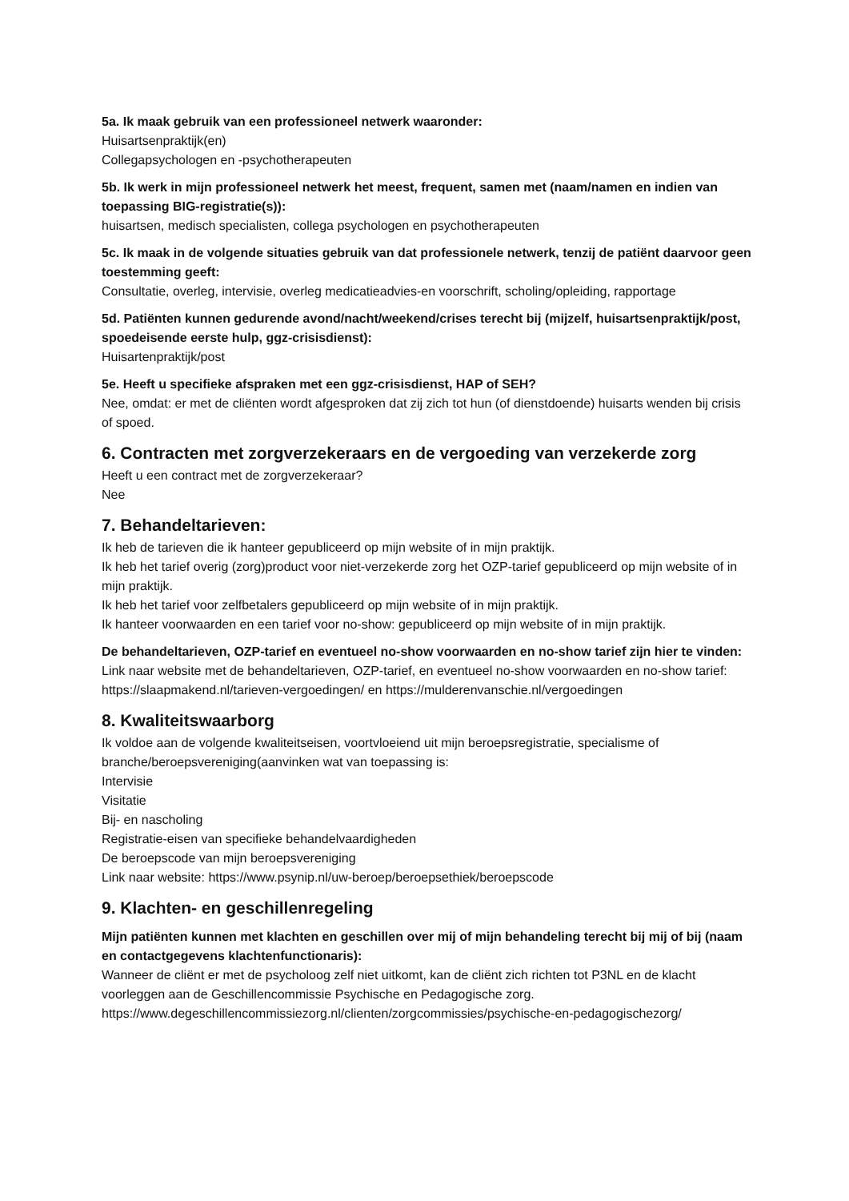5a. Ik maak gebruik van een professioneel netwerk waaronder:
Huisartsenpraktijk(en)
Collegapsychologen en -psychotherapeuten
5b. Ik werk in mijn professioneel netwerk het meest, frequent, samen met (naam/namen en indien van toepassing BIG-registratie(s)):
huisartsen, medisch specialisten, collega psychologen en psychotherapeuten
5c. Ik maak in de volgende situaties gebruik van dat professionele netwerk, tenzij de patiënt daarvoor geen toestemming geeft:
Consultatie, overleg, intervisie, overleg medicatieadvies-en voorschrift, scholing/opleiding, rapportage
5d. Patiënten kunnen gedurende avond/nacht/weekend/crises terecht bij (mijzelf, huisartsenpraktijk/post, spoedeisende eerste hulp, ggz-crisisdienst):
Huisartenpraktijk/post
5e. Heeft u specifieke afspraken met een ggz-crisisdienst, HAP of SEH?
Nee, omdat: er met de cliënten wordt afgesproken dat zij zich tot hun (of dienstdoende) huisarts wenden bij crisis of spoed.
6. Contracten met zorgverzekeraars en de vergoeding van verzekerde zorg
Heeft u een contract met de zorgverzekeraar?
Nee
7. Behandeltarieven:
Ik heb de tarieven die ik hanteer gepubliceerd op mijn website of in mijn praktijk.
Ik heb het tarief overig (zorg)product voor niet-verzekerde zorg het OZP-tarief gepubliceerd op mijn website of in mijn praktijk.
Ik heb het tarief voor zelfbetalers gepubliceerd op mijn website of in mijn praktijk.
Ik hanteer voorwaarden en een tarief voor no-show: gepubliceerd op mijn website of in mijn praktijk.
De behandeltarieven, OZP-tarief en eventueel no-show voorwaarden en no-show tarief zijn hier te vinden:
Link naar website met de behandeltarieven, OZP-tarief, en eventueel no-show voorwaarden en no-show tarief: https://slaapmakend.nl/tarieven-vergoedingen/ en https://mulderenvanschie.nl/vergoedingen
8. Kwaliteitswaarborg
Ik voldoe aan de volgende kwaliteitseisen, voortvloeiend uit mijn beroepsregistratie, specialisme of branche/beroepsvereniging(aanvinken wat van toepassing is:
Intervisie
Visitatie
Bij- en nascholing
Registratie-eisen van specifieke behandelvaardigheden
De beroepscode van mijn beroepsvereniging
Link naar website: https://www.psynip.nl/uw-beroep/beroepsethiek/beroepscode
9. Klachten- en geschillenregeling
Mijn patiënten kunnen met klachten en geschillen over mij of mijn behandeling terecht bij mij of bij (naam en contactgegevens klachtenfunctionaris):
Wanneer de cliënt er met de psycholoog zelf niet uitkomt, kan de cliënt zich richten tot P3NL en de klacht voorleggen aan de Geschillencommissie Psychische en Pedagogische zorg.
https://www.degeschillencommissiezorg.nl/clienten/zorgcommissies/psychische-en-pedagogischezorg/